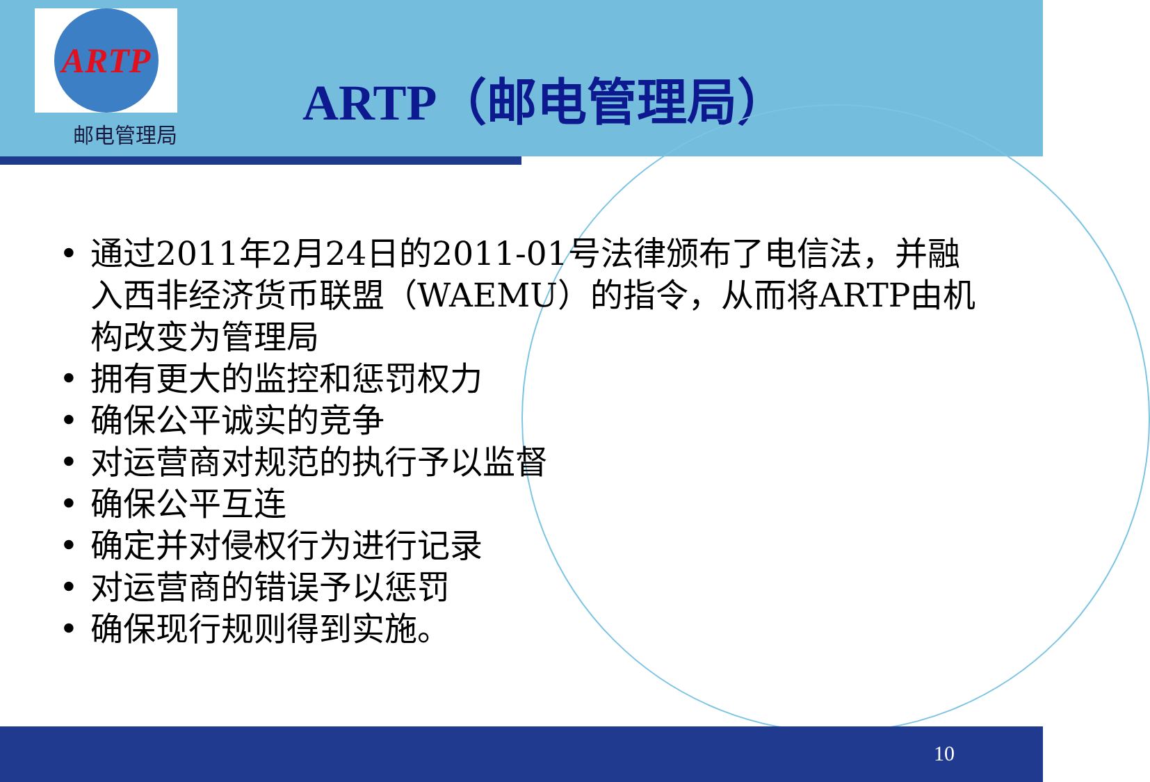ARTP
邮电管理局
ARTP（邮电管理局）
• 通过2011年2月24日的2011-01号法律颁布了电信法，并融入西非经济货币联盟（WAEMU）的指令，从而将ARTP由机构改变为管理局
• 拥有更大的监控和惩罚权力
• 确保公平诚实的竞争
• 对运营商对规范的执行予以监督
• 确保公平互连
• 确定并对侵权行为进行记录
• 对运营商的错误予以惩罚
• 确保现行规则得到实施。
10